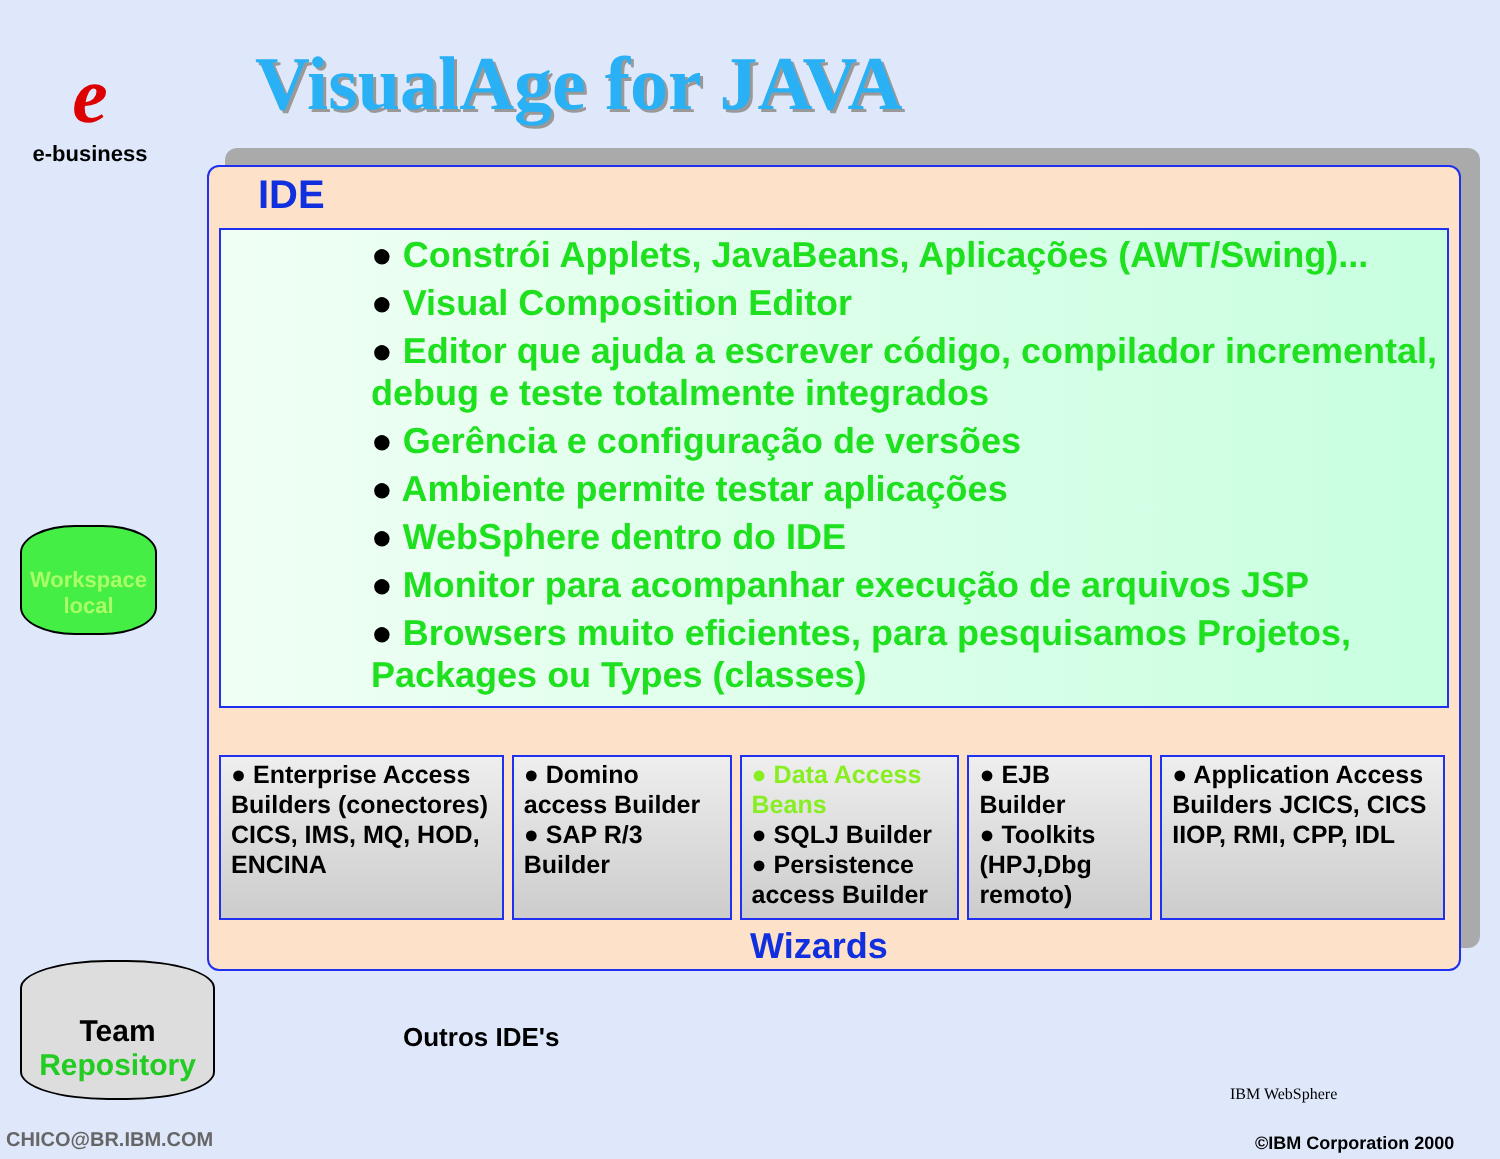e
e-business
VisualAge for JAVA
IDE
● Constrói Applets, JavaBeans, Aplicações (AWT/Swing)...
● Visual Composition Editor
● Editor que ajuda a escrever código, compilador incremental, debug e teste totalmente integrados
● Gerência e configuração de versões
● Ambiente permite testar aplicações
● WebSphere dentro do IDE
● Monitor para acompanhar execução de arquivos JSP
● Browsers muito eficientes, para pesquisamos Projetos, Packages ou Types (classes)
● Enterprise Access Builders (conectores) CICS, IMS, MQ, HOD, ENCINA
● Domino access Builder
● SAP R/3 Builder
● Data Access Beans
● SQLJ Builder
● Persistence access Builder
● EJB Builder
● Toolkits (HPJ,Dbg remoto)
● Application Access Builders JCICS, CICS IIOP, RMI, CPP, IDL
Wizards
Workspace local
Team
Repository
Outros IDE's
CHICO@BR.IBM.COM
IBM WebSphere
©IBM Corporation 2000